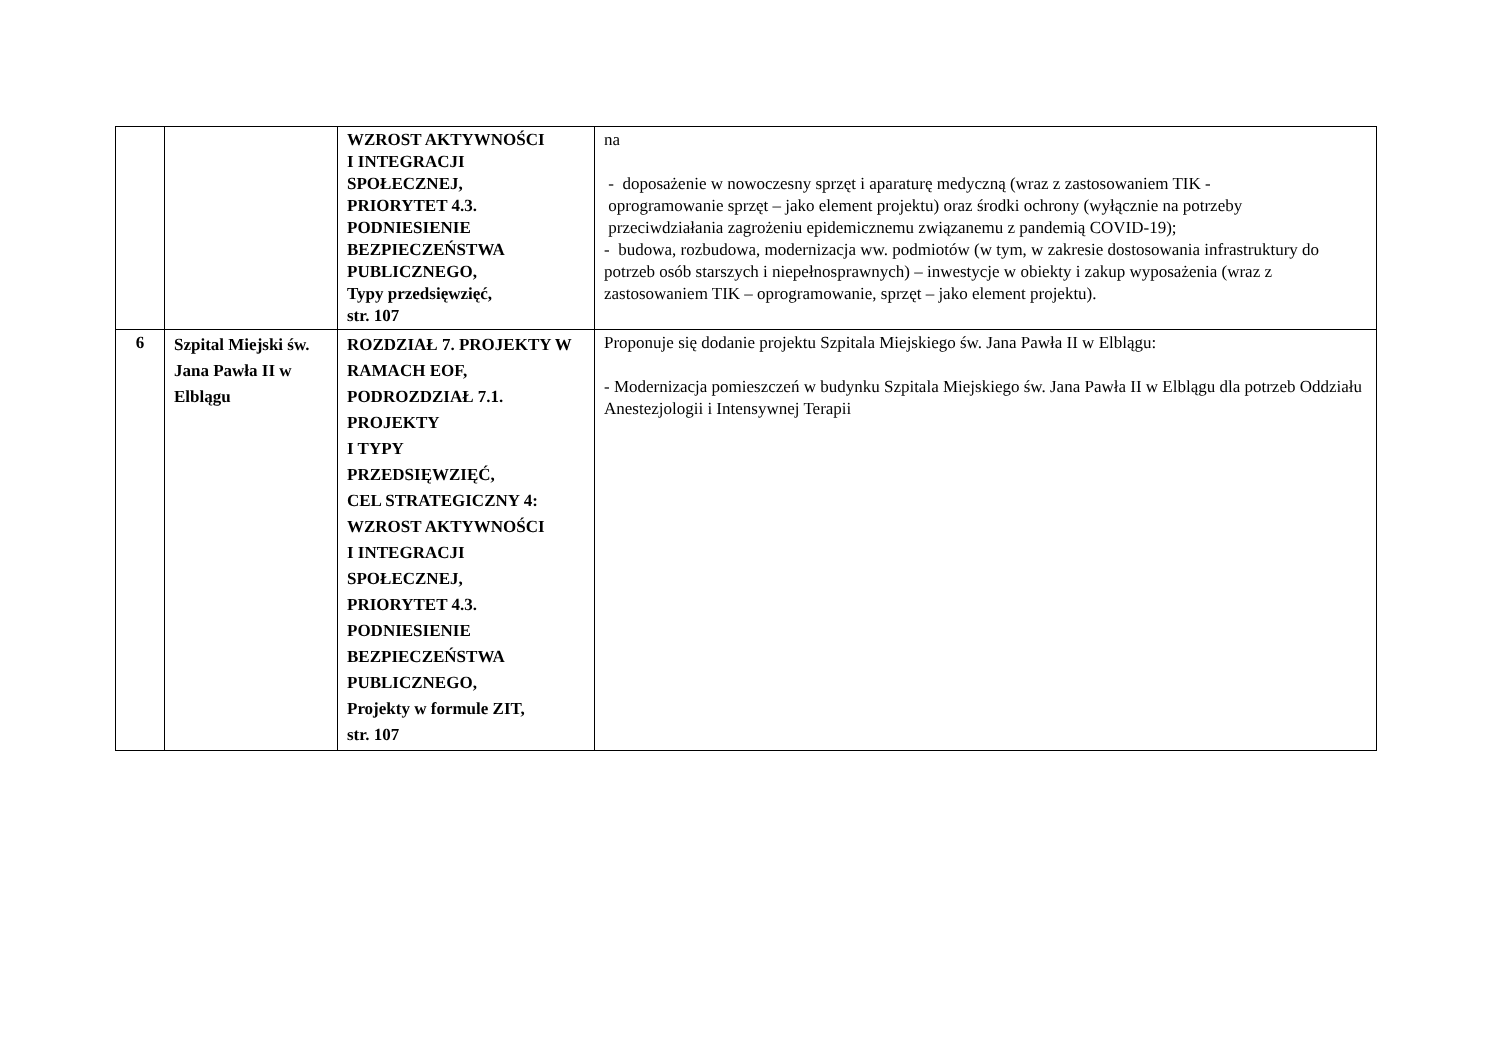| | | WZROST AKTYWNOŚCI I INTEGRACJI SPOŁECZNEJ, PRIORYTET 4.3. PODNIESIENIE BEZPIECZEŃSTWA PUBLICZNEGO, Typy przedsięwzięć, str. 107 | na - doposażenie w nowoczesny sprzęt i aparaturę medyczną (wraz z zastosowaniem TIK - oprogramowanie sprzęt – jako element projektu) oraz środki ochrony (wyłącznie na potrzeby przeciwdziałania zagrożeniu epidemicznemu związanemu z pandemią COVID-19); - budowa, rozbudowa, modernizacja ww. podmiotów (w tym, w zakresie dostosowania infrastruktury do potrzeb osób starszych i niepełnosprawnych) – inwestycje w obiekty i zakup wyposażenia (wraz z zastosowaniem TIK – oprogramowanie, sprzęt – jako element projektu). |
| 6 | Szpital Miejski św. Jana Pawła II w Elblągu | ROZDZIAŁ 7. PROJEKTY W RAMACH EOF, PODROZDZIAŁ 7.1. PROJEKTY I TYPY PRZEDSIĘWZIĘĆ, CEL STRATEGICZNY 4: WZROST AKTYWNOŚCI I INTEGRACJI SPOŁECZNEJ, PRIORYTET 4.3. PODNIESIENIE BEZPIECZEŃSTWA PUBLICZNEGO, Projekty w formule ZIT, str. 107 | Proponuje się dodanie projektu Szpitala Miejskiego św. Jana Pawła II w Elblągu: - Modernizacja pomieszczeń w budynku Szpitala Miejskiego św. Jana Pawła II w Elblągu dla potrzeb Oddziału Anestezjologii i Intensywnej Terapii |